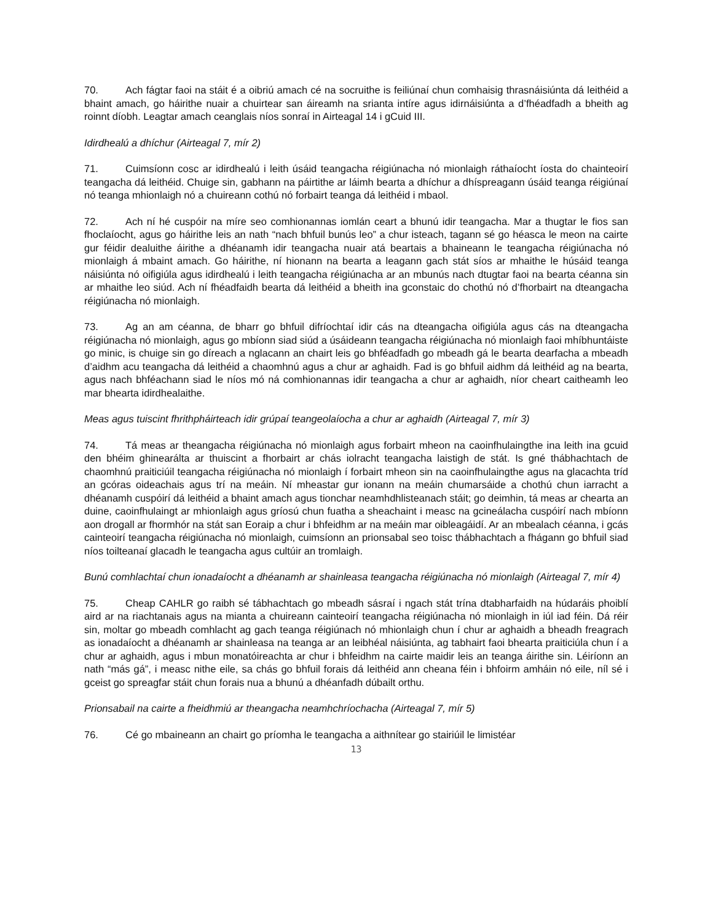70. Ach fágtar faoi na stáit é a oibriú amach cé na socruithe is feiliúnaí chun comhaisig thrasnáisiúnta dá leithéid a bhaint amach, go háirithe nuair a chuirtear san áireamh na srianta intíre agus idirnáisiúnta a d’fhéadfadh a bheith ag roinnt díobh. Leagtar amach ceanglais níos sonraí in Airteagal 14 i gCuid III.
Idirdhealú a dhíchur (Airteagal 7, mír 2)
71. Cuimsíonn cosc ar idirdhealú i leith úsáid teangacha réigiúnacha nó mionlaigh ráthaíocht íosta do chainteoirí teangacha dá leithéid. Chuige sin, gabhann na páirtithe ar láimh bearta a dhíchur a dhíspreagann úsáid teanga réigiúnaí nó teanga mhionlaigh nó a chuireann cothú nó forbairt teanga dá leithéid i mbaol.
72. Ach ní hé cuspóir na míre seo comhionannas iomlán ceart a bhunú idir teangacha. Mar a thugtar le fios san fhoclaíocht, agus go háirithe leis an nath “nach bhfuil bunús leo” a chur isteach, tagann sé go héasca le meon na cairte gur féidir dealuithe áirithe a dhéanamh idir teangacha nuair atá beartais a bhaineann le teangacha réigiúnacha nó mionlaigh á mbaint amach. Go háirithe, ní hionann na bearta a leagann gach stát síos ar mhaithe le húsáid teanga náisiúnta nó oifigiúla agus idirdhealú i leith teangacha réigiúnacha ar an mbunús nach dtugtar faoi na bearta céanna sin ar mhaithe leo siúd. Ach ní fhéadfaidh bearta dá leithéid a bheith ina gconstaic do chothú nó d’fhorbairt na dteangacha réigiúnacha nó mionlaigh.
73. Ag an am céanna, de bharr go bhfuil difríochtaí idir cás na dteangacha oifigiúla agus cás na dteangacha réigiúnacha nó mionlaigh, agus go mbíonn siad siúd a úsáideann teangacha réigiúnacha nó mionlaigh faoi mhíbhuntáiste go minic, is chuige sin go díreach a nglacann an chairt leis go bhféadfadh go mbeadh gá le bearta dearfacha a mbeadh d’aidhm acu teangacha dá leithéid a chaomhnú agus a chur ar aghaidh. Fad is go bhfuil aidhm dá leithéid ag na bearta, agus nach bhféachann siad le níos mó ná comhionannas idir teangacha a chur ar aghaidh, níor cheart caitheamh leo mar bhearta idirdhealaithe.
Meas agus tuiscint fhrithpháirteach idir grúpaí teangeolaíocha a chur ar aghaidh (Airteagal 7, mír 3)
74. Tá meas ar theangacha réigiúnacha nó mionlaigh agus forbairt mheon na caoinfhulaingthe ina leith ina gcuid den bhéim ghinearálta ar thuiscint a fhorbairt ar chás iolracht teangacha laistigh de stát. Is gné thábhachtach de chaomhnú praiticiúil teangacha réigiúnacha nó mionlaigh í forbairt mheon sin na caoinfhulaingthe agus na glacachta tríd an gcóras oideachais agus trí na meáin. Ní mheastar gur ionann na meáin chumarsáide a chothú chun iarracht a dhéanamh cuspóirí dá leithéid a bhaint amach agus tionchar neamhdhlisteanach stáit; go deimhin, tá meas ar chearta an duine, caoinfhulaingt ar mhionlaigh agus gríosú chun fuatha a sheachaint i measc na gcineálacha cuspóirí nach mbíonn aon drogall ar fhormhór na stát san Eoraip a chur i bhfeidhm ar na meáin mar oibleagáidí. Ar an mbealach céanna, i gcás cainteoirí teangacha réigiúnacha nó mionlaigh, cuimsíonn an prionsabal seo toisc thábhachtach a fhágann go bhfuil siad níos toilteanaí glacadh le teangacha agus cultúir an tromlaigh.
Bunú comhlachtaí chun ionadaíocht a dhéanamh ar shainleasa teangacha réigiúnacha nó mionlaigh (Airteagal 7, mír 4)
75. Cheap CAHLR go raibh sé tábhachtach go mbeadh sásraí i ngach stát trína dtabharfaidh na húdaráis phoiblí aird ar na riachtanais agus na mianta a chuireann cainteoirí teangacha réigiúnacha nó mionlaigh in iúl iad féin. Dá réir sin, moltar go mbeadh comhlacht ag gach teanga réigiúnach nó mhionlaigh chun í chur ar aghaidh a bheadh freagrach as ionadaíocht a dhéanamh ar shainleasa na teanga ar an leibhéal náisiúnta, ag tabhairt faoi bhearta praiticiúla chun í a chur ar aghaidh, agus i mbun monatóireachta ar chur i bhfeidhm na cairte maidir leis an teanga áirithe sin. Léiríonn an nath “más gá”, i measc nithe eile, sa chás go bhfuil forais dá leithéid ann cheana féin i bhfoirm amháin nó eile, níl sé i gceist go spreagfar stáit chun forais nua a bhunú a dhéanfadh dúbailt orthu.
Prionsabail na cairte a fheidhmiú ar theangacha neamhchríochacha (Airteagal 7, mír 5)
76. Cé go mbaineann an chairt go príomha le teangacha a aithnítear go stairiúil le limistéar
13